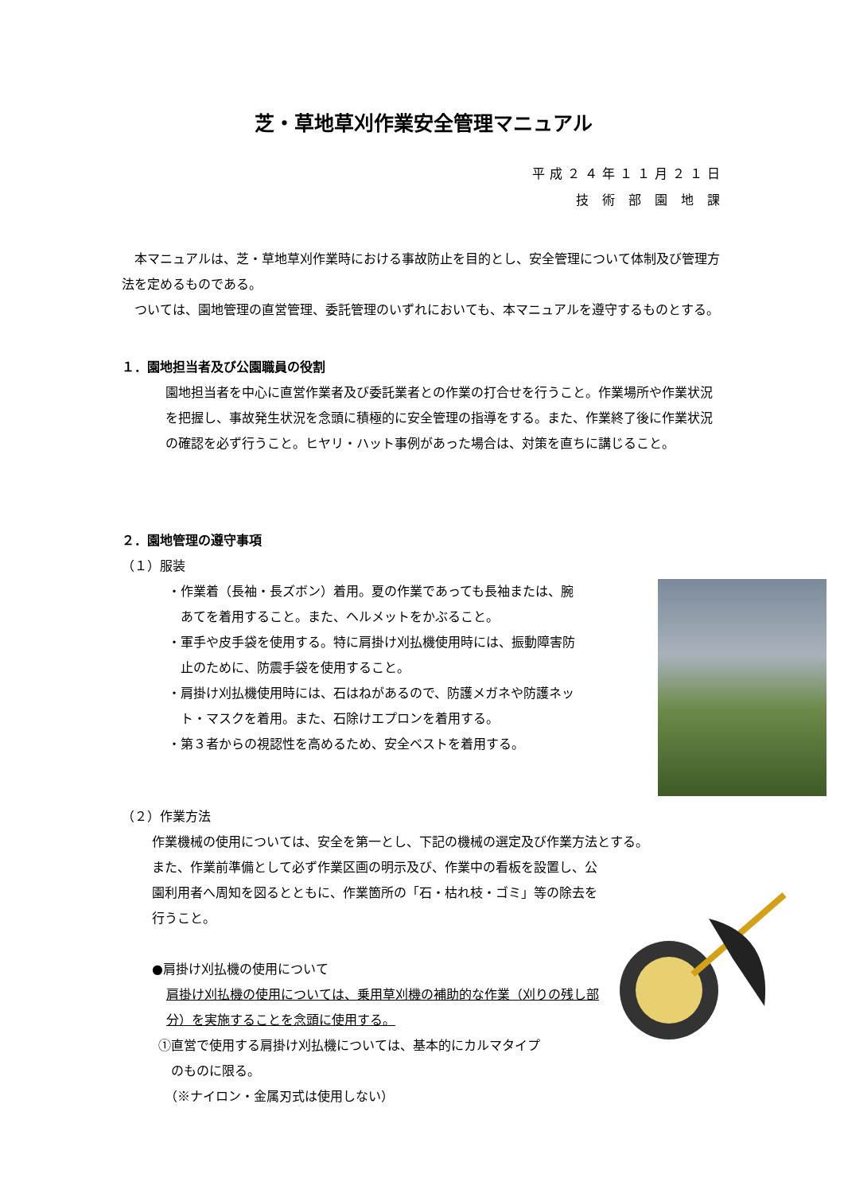芝・草地草刈作業安全管理マニュアル
平成２４年１１月２１日
技 術 部 園 地 課
　本マニュアルは、芝・草地草刈作業時における事故防止を目的とし、安全管理について体制及び管理方法を定めるものである。
　ついては、園地管理の直営管理、委託管理のいずれにおいても、本マニュアルを遵守するものとする。
１．園地担当者及び公園職員の役割
園地担当者を中心に直営作業者及び委託業者との作業の打合せを行うこと。作業場所や作業状況を把握し、事故発生状況を念頭に積極的に安全管理の指導をする。また、作業終了後に作業状況の確認を必ず行うこと。ヒヤリ・ハット事例があった場合は、対策を直ちに講じること。
２．園地管理の遵守事項
（１）服装
・作業着（長袖・長ズボン）着用。夏の作業であっても長袖または、腕
　あてを着用すること。また、ヘルメットをかぶること。
・軍手や皮手袋を使用する。特に肩掛け刈払機使用時には、振動障害防
　止のために、防震手袋を使用すること。
・肩掛け刈払機使用時には、石はねがあるので、防護メガネや防護ネッ
　ト・マスクを着用。また、石除けエプロンを着用する。
・第３者からの視認性を高めるため、安全ベストを着用する。
（２）作業方法
作業機械の使用については、安全を第一とし、下記の機械の選定及び作業方法とする。
また、作業前準備として必ず作業区画の明示及び、作業中の看板を設置し、公園利用者へ周知を図るとともに、作業箇所の「石・枯れ枝・ゴミ」等の除去を行うこと。
●肩掛け刈払機の使用について
肩掛け刈払機の使用については、乗用草刈機の補助的な作業（刈りの残し部分）を実施することを念頭に使用する。
①直営で使用する肩掛け刈払機については、基本的にカルマタイプ
　のものに限る。
　（※ナイロン・金属刃式は使用しない）